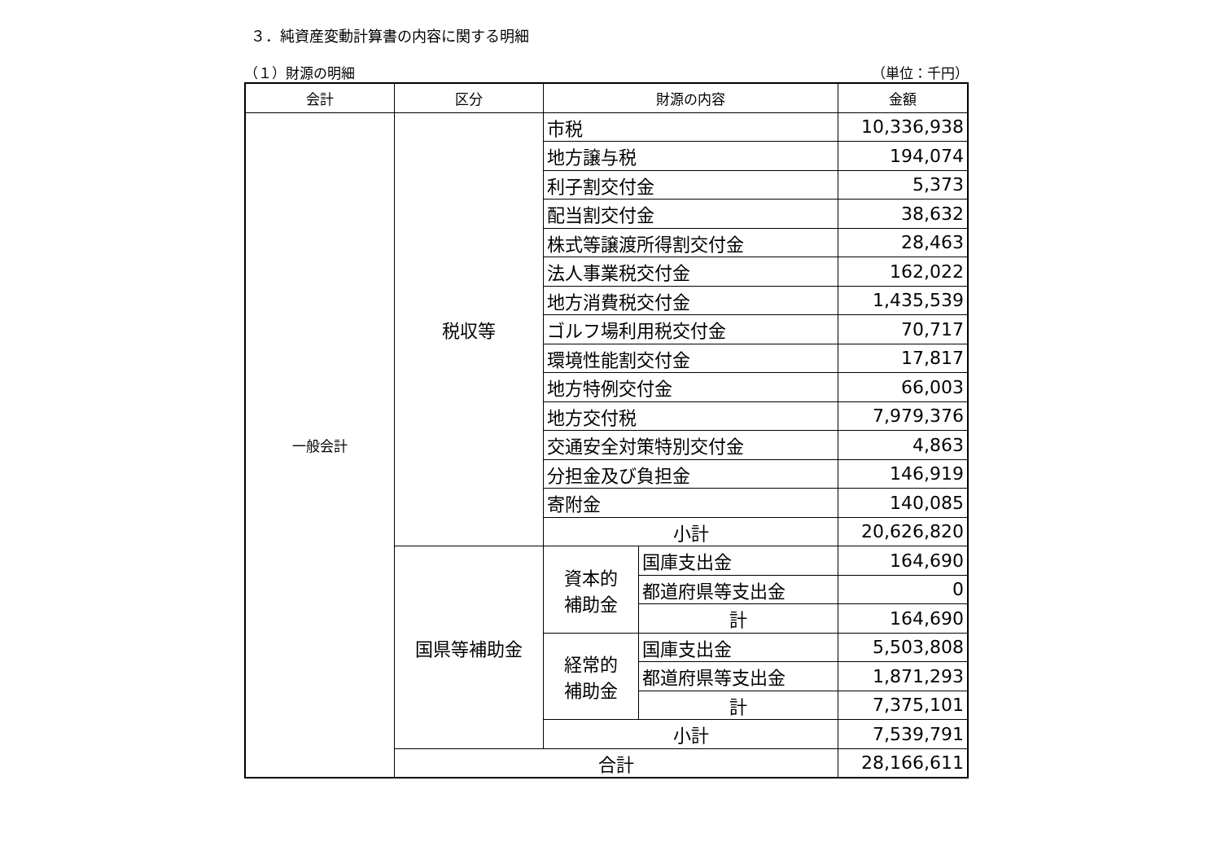３．純資産変動計算書の内容に関する明細
（１）財源の明細 （単位：千円）
| 会計 | 区分 | 財源の内容 | | 金額 |
| --- | --- | --- | --- | --- |
| 一般会計 | 税収等 | 市税 | | 10,336,938 |
| | | 地方譲与税 | | 194,074 |
| | | 利子割交付金 | | 5,373 |
| | | 配当割交付金 | | 38,632 |
| | | 株式等譲渡所得割交付金 | | 28,463 |
| | | 法人事業税交付金 | | 162,022 |
| | | 地方消費税交付金 | | 1,435,539 |
| | | ゴルフ場利用税交付金 | | 70,717 |
| | | 環境性能割交付金 | | 17,817 |
| | | 地方特例交付金 | | 66,003 |
| | | 地方交付税 | | 7,979,376 |
| | | 交通安全対策特別交付金 | | 4,863 |
| | | 分担金及び負担金 | | 146,919 |
| | | 寄附金 | | 140,085 |
| | | 小計 | | 20,626,820 |
| | 国県等補助金 | 資本的 補助金 | 国庫支出金 | 164,690 |
| | | | 都道府県等支出金 | 0 |
| | | | 計 | 164,690 |
| | | 経常的 補助金 | 国庫支出金 | 5,503,808 |
| | | | 都道府県等支出金 | 1,871,293 |
| | | | 計 | 7,375,101 |
| | | 小計 | | 7,539,791 |
| | 合計 | | | 28,166,611 |